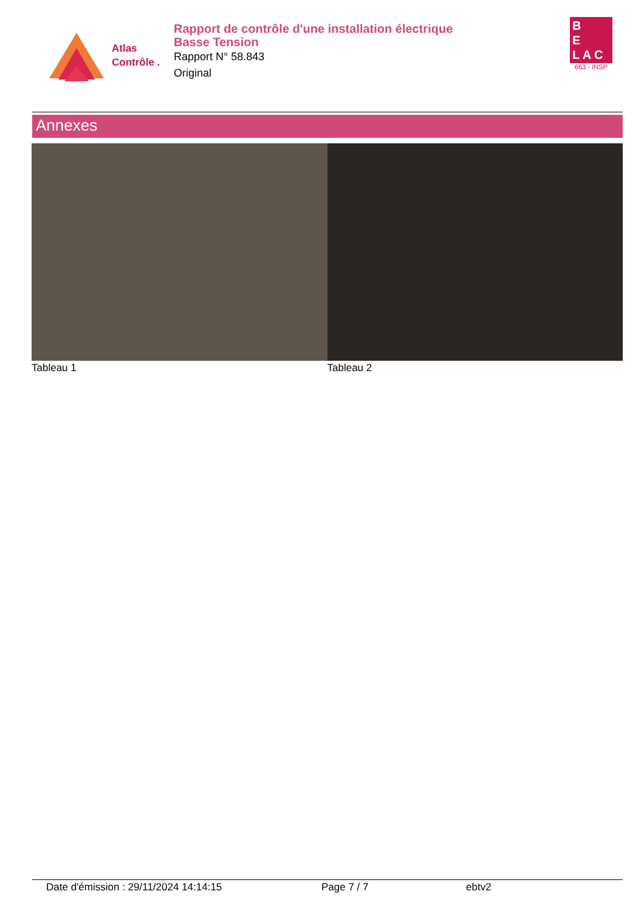Atlas
Contrôle .
Rapport de contrôle d'une installation électrique
Basse Tension
Rapport N° 58.843
Original
B
E
L A C
663 - INSP
Annexes
Tableau 1 Tableau 2
Date d'émission : 29/11/2024 14:14:15 Page 7 / 7 ebtv2